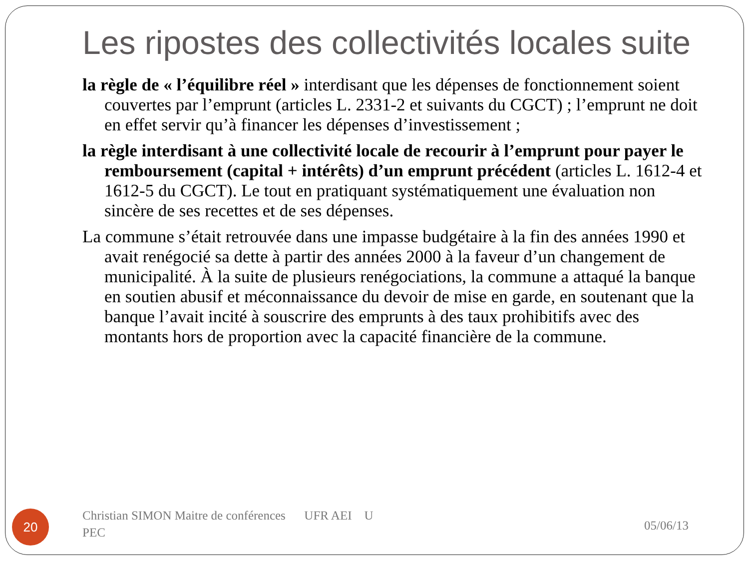Les ripostes des collectivités locales suite
la règle de « l’équilibre réel » interdisant que les dépenses de fonctionnement soient couvertes par l’emprunt (articles L. 2331-2 et suivants du CGCT) ; l’emprunt ne doit en effet servir qu’à financer les dépenses d’investissement ;
la règle interdisant à une collectivité locale de recourir à l’emprunt pour payer le remboursement (capital + intérêts) d’un emprunt précédent (articles L. 1612-4 et 1612-5 du CGCT). Le tout en pratiquant systématiquement une évaluation non sincère de ses recettes et de ses dépenses.
La commune s’était retrouvée dans une impasse budgétaire à la fin des années 1990 et avait renégocié sa dette à partir des années 2000 à la faveur d’un changement de municipalité. À la suite de plusieurs renégociations, la commune a attaqué la banque en soutien abusif et méconnaissance du devoir de mise en garde, en soutenant que la banque l’avait incité à souscrire des emprunts à des taux prohibitifs avec des montants hors de proportion avec la capacité financière de la commune.
20
Christian SIMON Maitre de conférences UFR AEI U PEC
05/06/13